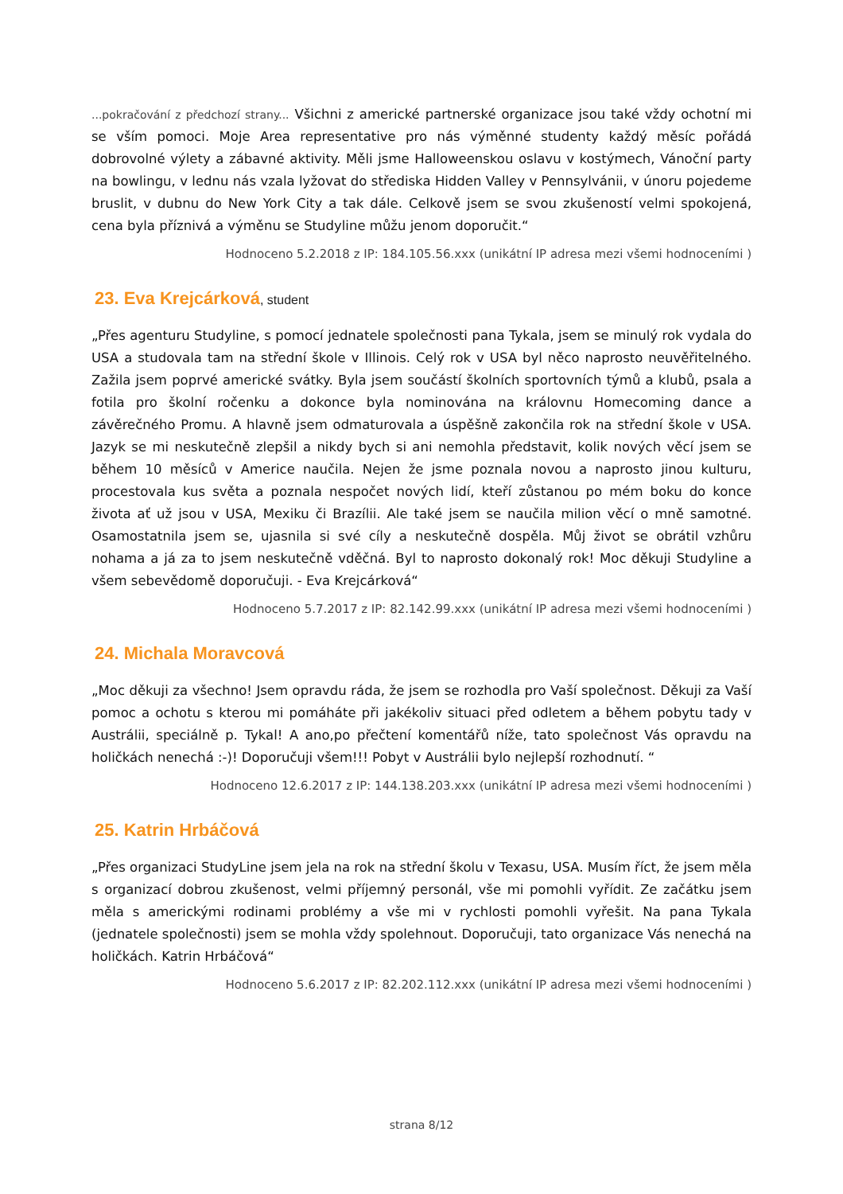...pokračování z předchozí strany... Všichni z americké partnerské organizace jsou také vždy ochotní mi se vším pomoci. Moje Area representative pro nás výměnné studenty každý měsíc pořádá dobrovolné výlety a zábavné aktivity. Měli jsme Halloweenskou oslavu v kostýmech, Vánoční party na bowlingu, v lednu nás vzala lyžovat do střediska Hidden Valley v Pennsylvánii, v únoru pojedeme bruslit, v dubnu do New York City a tak dále. Celkově jsem se svou zkušeností velmi spokojená, cena byla příznivá a výměnu se Studyline můžu jenom doporučit.“
Hodnoceno 5.2.2018 z IP: 184.105.56.xxx (unikátní IP adresa mezi všemi hodnoceními )
23. Eva Krejcárková, student
„Přes agenturu Studyline, s pomocí jednatele společnosti pana Tykala, jsem se minulý rok vydala do USA a studovala tam na střední škole v Illinois. Celý rok v USA byl něco naprosto neuvěřitelného. Zažila jsem poprvé americké svátky. Byla jsem součástí školních sportovních týmů a klubů, psala a fotila pro školní ročenku a dokonce byla nominována na královnu Homecoming dance a závěrečného Promu. A hlavně jsem odmaturovala a úspěšně zakončila rok na střední škole v USA. Jazyk se mi neskutečně zlepšil a nikdy bych si ani nemohla představit, kolik nových věcí jsem se během 10 měsíců v Americe naučila. Nejen že jsme poznala novou a naprosto jinou kulturu, procestovala kus světa a poznala nespočet nových lidí, kteří zůstanou po mém boku do konce života ať už jsou v USA, Mexiku či Brazílii. Ale také jsem se naučila milion věcí o mně samotné. Osamostatnila jsem se, ujasnila si své cíly a neskutečně dospěla. Můj život se obrátil vzhůru nohama a já za to jsem neskutečně vděčná. Byl to naprosto dokonalý rok! Moc děkuji Studyline a všem sebevědomě doporučuji. - Eva Krejcárková“
Hodnoceno 5.7.2017 z IP: 82.142.99.xxx (unikátní IP adresa mezi všemi hodnoceními )
24. Michala Moravcová
„Moc děkuji za všechno! Jsem opravdu ráda, že jsem se rozhodla pro Vaší společnost. Děkuji za Vaší pomoc a ochotu s kterou mi pomáháte při jakékoliv situaci před odletem a během pobytu tady v Austrálii, speciálně p. Tykal! A ano,po přečtení komentářů níže, tato společnost Vás opravdu na holičkách nenechá :-)! Doporučuji všem!!! Pobyt v Austrálii bylo nejlepší rozhodnutí. “
Hodnoceno 12.6.2017 z IP: 144.138.203.xxx (unikátní IP adresa mezi všemi hodnoceními )
25. Katrin Hrbáčová
„Přes organizaci StudyLine jsem jela na rok na střední školu v Texasu, USA. Musím říct, že jsem měla s organizací dobrou zkušenost, velmi příjemný personál, vše mi pomohli vyřídit. Ze začátku jsem měla s americkými rodinami problémy a vše mi v rychlosti pomohli vyřešit. Na pana Tykala (jednatele společnosti) jsem se mohla vždy spolehnout. Doporučuji, tato organizace Vás nenechá na holičkách. Katrin Hrbáčová“
Hodnoceno 5.6.2017 z IP: 82.202.112.xxx (unikátní IP adresa mezi všemi hodnoceními )
strana 8/12